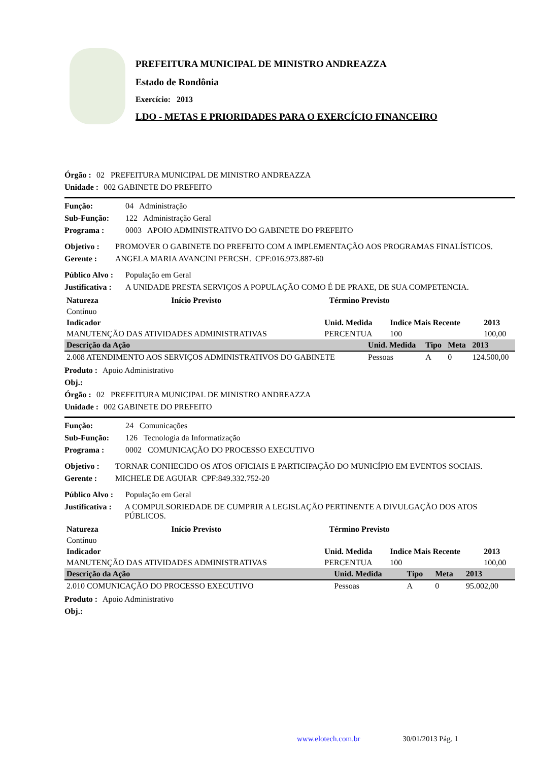PREFEITURA MUNICIPAL DE MINISTRO ANDREAZZA
Estado de Rondônia
Exercício: 2013
LDO - METAS E PRIORIDADES PARA O EXERCÍCIO FINANCEIRO
Órgão : 02 PREFEITURA MUNICIPAL DE MINISTRO ANDREAZZA
Unidade : 002 GABINETE DO PREFEITO
Função: 04 Administração
Sub-Função: 122 Administração Geral
Programa : 0003 APOIO ADMINISTRATIVO DO GABINETE DO PREFEITO
Objetivo : PROMOVER O GABINETE DO PREFEITO COM A IMPLEMENTAÇÃO AOS PROGRAMAS FINALÍSTICOS.
Gerente : ANGELA MARIA AVANCINI PERCSH. CPF:016.973.887-60
Público Alvo : População em Geral
Justificativa : A UNIDADE PRESTA SERVIÇOS A POPULAÇÃO COMO É DE PRAXE, DE SUA COMPETENCIA.
| Natureza | Início Previsto | Término Previsto |
| --- | --- | --- |
| Contínuo | | |
| Indicador | Unid. Medida | Indice Mais Recente | 2013 |
| --- | --- | --- | --- |
| MANUTENÇÃO DAS ATIVIDADES ADMINISTRATIVAS | PERCENTUA | 100 | 100,00 |
| Descrição da Ação | Unid. Medida | Tipo | Meta | 2013 |
| --- | --- | --- | --- | --- |
| 2.008 ATENDIMENTO AOS SERVIÇOS ADMINISTRATIVOS DO GABINETE | Pessoas | A | 0 | 124.500,00 |
Produto : Apoio Administrativo
Obj.:
Órgão : 02 PREFEITURA MUNICIPAL DE MINISTRO ANDREAZZA
Unidade : 002 GABINETE DO PREFEITO
Função: 24 Comunicações
Sub-Função: 126 Tecnologia da Informatização
Programa : 0002 COMUNICAÇÃO DO PROCESSO EXECUTIVO
Objetivo : TORNAR CONHECIDO OS ATOS OFICIAIS E PARTICIPAÇÃO DO MUNICÍPIO EM EVENTOS SOCIAIS.
Gerente : MICHELE DE AGUIAR CPF:849.332.752-20
Público Alvo : População em Geral
Justificativa : A COMPULSORIEDADE DE CUMPRIR A LEGISLAÇÃO PERTINENTE A DIVULGAÇÃO DOS ATOS PÚBLICOS.
| Natureza | Início Previsto | Término Previsto |
| --- | --- | --- |
| Contínuo | | |
| Indicador | Unid. Medida | Indice Mais Recente | 2013 |
| --- | --- | --- | --- |
| MANUTENÇÃO DAS ATIVIDADES ADMINISTRATIVAS | PERCENTUA | 100 | 100,00 |
| Descrição da Ação | Unid. Medida | Tipo | Meta | 2013 |
| --- | --- | --- | --- | --- |
| 2.010 COMUNICAÇÃO DO PROCESSO EXECUTIVO | Pessoas | A | 0 | 95.002,00 |
Produto : Apoio Administrativo
Obj.:
www.elotech.com.br 30/01/2013 Pág. 1